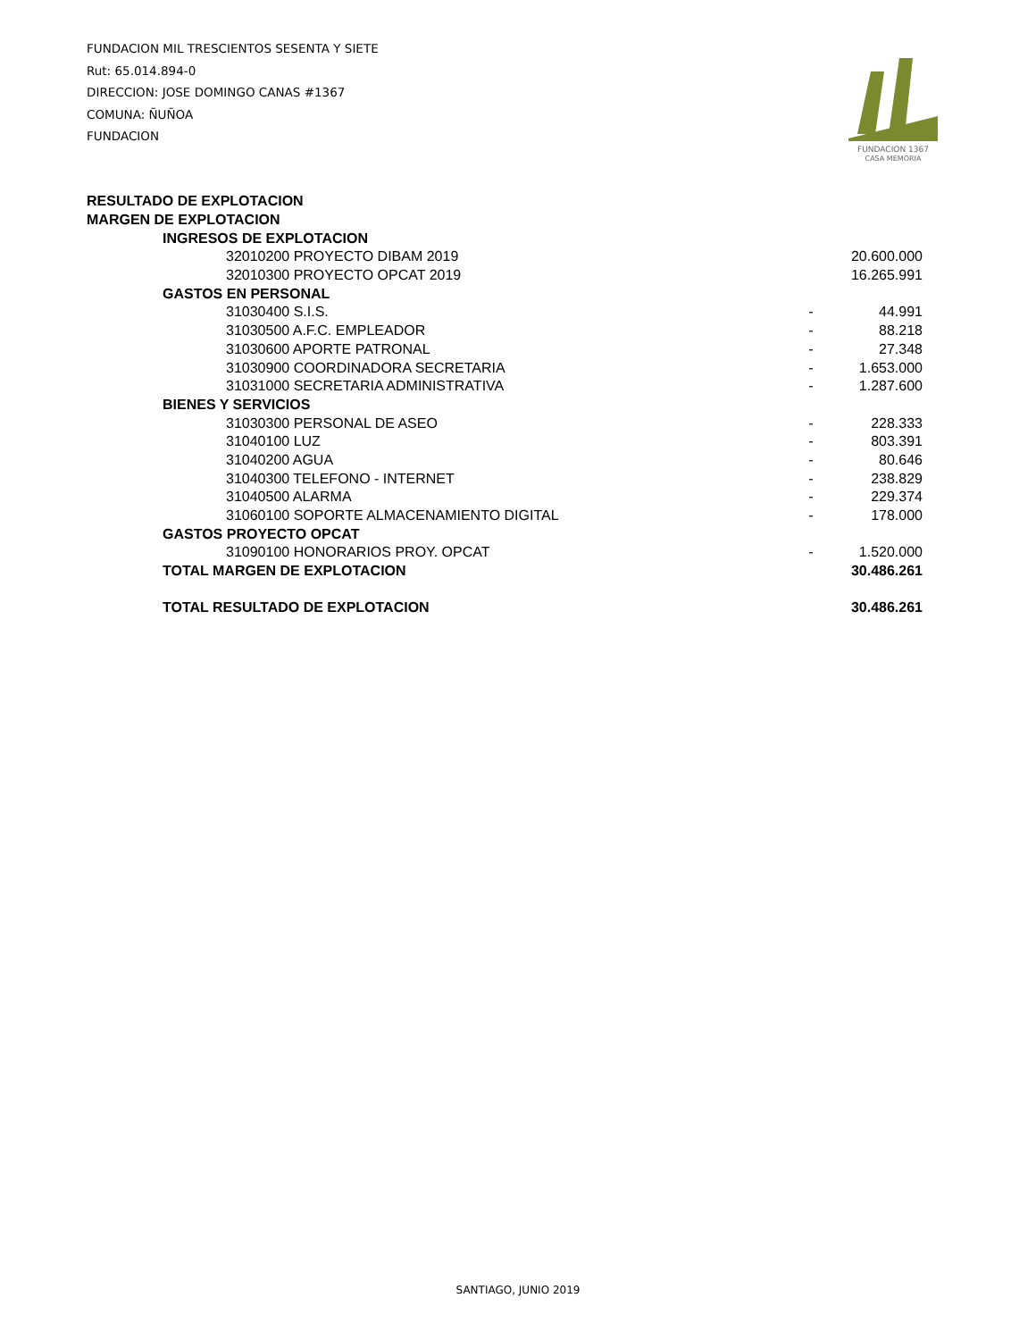FUNDACION MIL TRESCIENTOS SESENTA Y SIETE
Rut: 65.014.894-0
DIRECCION: JOSE DOMINGO CANAS #1367
COMUNA: ÑUÑOA
FUNDACION
FUNDACION 1367
CASA MEMORIA
| RESULTADO DE EXPLOTACION | | |
| MARGEN DE EXPLOTACION | | |
| INGRESOS DE EXPLOTACION | | |
| 32010200 PROYECTO DIBAM 2019 | | 20.600.000 |
| 32010300 PROYECTO OPCAT 2019 | | 16.265.991 |
| GASTOS EN PERSONAL | | |
| 31030400 S.I.S. | - | 44.991 |
| 31030500 A.F.C. EMPLEADOR | - | 88.218 |
| 31030600 APORTE PATRONAL | - | 27.348 |
| 31030900 COORDINADORA SECRETARIA | - | 1.653.000 |
| 31031000 SECRETARIA ADMINISTRATIVA | - | 1.287.600 |
| BIENES Y SERVICIOS | | |
| 31030300 PERSONAL DE ASEO | - | 228.333 |
| 31040100 LUZ | - | 803.391 |
| 31040200 AGUA | - | 80.646 |
| 31040300 TELEFONO - INTERNET | - | 238.829 |
| 31040500 ALARMA | - | 229.374 |
| 31060100 SOPORTE ALMACENAMIENTO DIGITAL | - | 178.000 |
| GASTOS PROYECTO OPCAT | | |
| 31090100 HONORARIOS PROY. OPCAT | - | 1.520.000 |
| TOTAL MARGEN DE EXPLOTACION | | 30.486.261 |
| TOTAL RESULTADO DE EXPLOTACION | | 30.486.261 |
SANTIAGO, JUNIO 2019